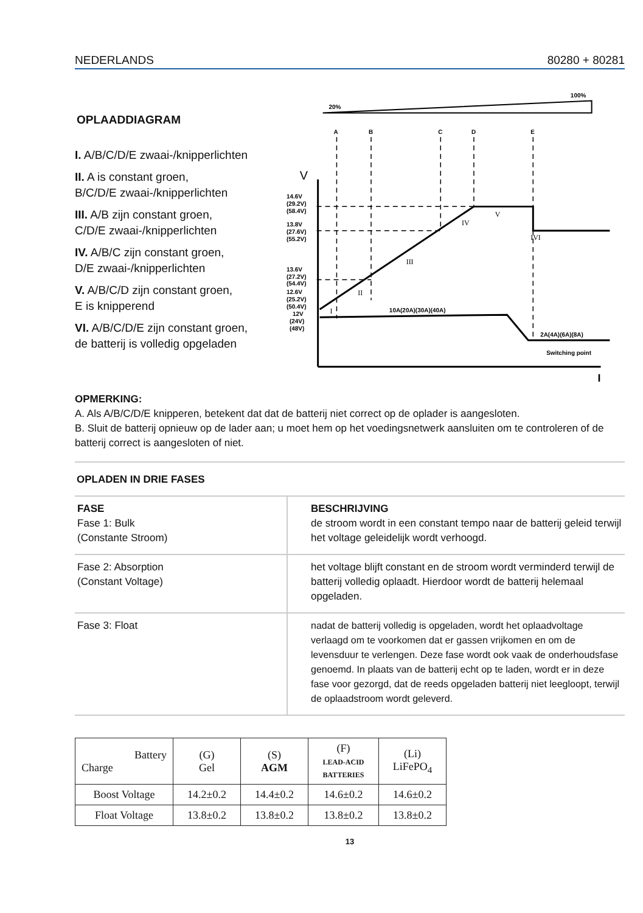NEDERLANDS 80280 + 80281
OPLAADDIAGRAM
I. A/B/C/D/E zwaai-/knipperlichten
II. A is constant groen,
B/C/D/E zwaai-/knipperlichten
III. A/B zijn constant groen,
C/D/E zwaai-/knipperlichten
IV. A/B/C zijn constant groen,
D/E zwaai-/knipperlichten
V. A/B/C/D zijn constant groen,
E is knipperend
VI. A/B/C/D/E zijn constant groen,
de batterij is volledig opgeladen
20%
100%
A
B
C
D
E
V
I
14.6V
(29.2V)
(58.4V)
13.8V
(27.6V)
(55.2V)
13.6V
(27.2V)
(54.4V)
12.6V
(25.2V)
(50.4V)
12V
(24V)
(48V)
I
II
III
IV
V
IVI
10A(20A)(30A)(40A)
2A(4A)(6A)(8A)
Switching point
OPMERKING:
A. Als A/B/C/D/E knipperen, betekent dat dat de batterij niet correct op de oplader is aangesloten.
B. Sluit de batterij opnieuw op de lader aan; u moet hem op het voedingsnetwerk aansluiten om te controleren of de batterij correct is aangesloten of niet.
OPLADEN IN DRIE FASES
| FASE Fase 1: Bulk (Constante Stroom) | BESCHRIJVING de stroom wordt in een constant tempo naar de batterij geleid terwijl het voltage geleidelijk wordt verhoogd. |
| Fase 2: Absorption (Constant Voltage) | het voltage blijft constant en de stroom wordt verminderd terwijl de batterij volledig oplaadt. Hierdoor wordt de batterij helemaal opgeladen. |
| Fase 3: Float | nadat de batterij volledig is opgeladen, wordt het oplaadvoltage verlaagd om te voorkomen dat er gassen vrijkomen en om de levensduur te verlengen. Deze fase wordt ook vaak de onderhoudsfase genoemd. In plaats van de batterij echt op te laden, wordt er in deze fase voor gezorgd, dat de reeds opgeladen batterij niet leegloopt, terwijl de oplaadstroom wordt geleverd. |
| Battery Charge | (G) Gel | (S) AGM | (F) LEAD-ACID BATTERIES | (Li) LiFePO<sub>4</sub> |
| Boost Voltage | 14.2±0.2 | 14.4±0.2 | 14.6±0.2 | 14.6±0.2 |
| Float Voltage | 13.8±0.2 | 13.8±0.2 | 13.8±0.2 | 13.8±0.2 |
13